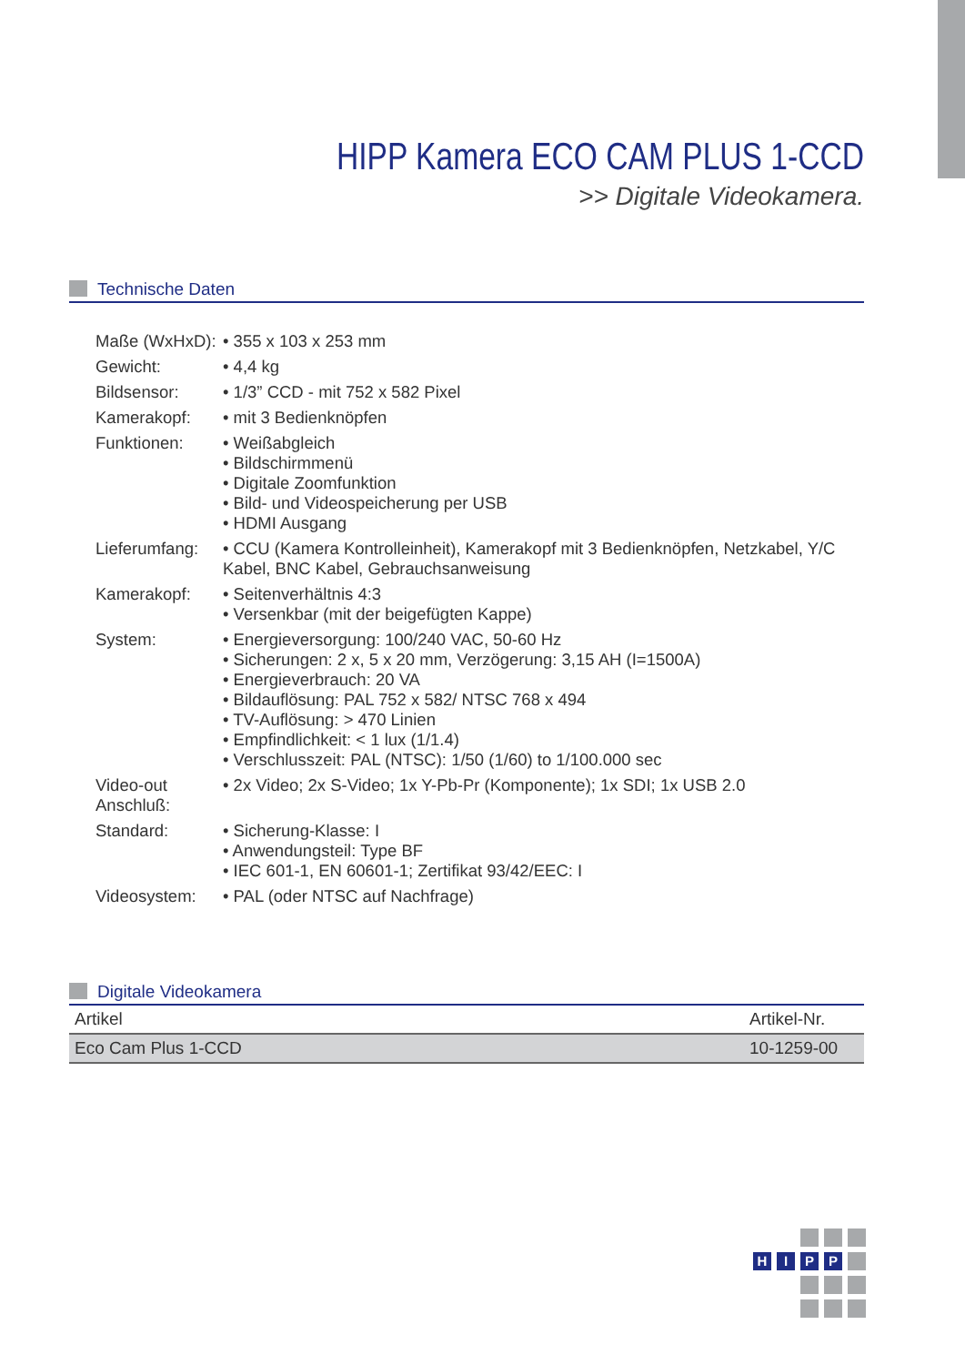HIPP Kamera ECO CAM PLUS 1-CCD
>> Digitale Videokamera.
Technische Daten
| Maße (WxHxD): | • 355 x 103 x 253 mm |
| Gewicht: | • 4,4 kg |
| Bildsensor: | • 1/3” CCD - mit 752 x 582 Pixel |
| Kamerakopf: | • mit 3 Bedienknöpfen |
| Funktionen: | • Weißabgleich • Bildschirmmenü • Digitale Zoomfunktion • Bild- und Videospeicherung per USB • HDMI Ausgang |
| Lieferumfang: | • CCU (Kamera Kontrolleinheit), Kamerakopf mit 3 Bedienknöpfen, Netzkabel, Y/C Kabel, BNC Kabel, Gebrauchsanweisung |
| Kamerakopf: | • Seitenverhältnis 4:3 • Versenkbar (mit der beigefügten Kappe) |
| System: | • Energieversorgung: 100/240 VAC, 50-60 Hz • Sicherungen: 2 x, 5 x 20 mm, Verzögerung: 3,15 AH (I=1500A) • Energieverbrauch: 20 VA • Bildauflösung: PAL 752 x 582/ NTSC 768 x 494 • TV-Auflösung: > 470 Linien • Empfindlichkeit: < 1 lux (1/1.4) • Verschlusszeit: PAL (NTSC): 1/50 (1/60) to 1/100.000 sec |
| Video-out Anschluß: | • 2x Video; 2x S-Video; 1x Y-Pb-Pr (Komponente); 1x SDI; 1x USB 2.0 |
| Standard: | • Sicherung-Klasse: I • Anwendungsteil: Type BF • IEC 601-1, EN 60601-1; Zertifikat 93/42/EEC: I |
| Videosystem: | • PAL (oder NTSC auf Nachfrage) |
Digitale Videokamera
| Artikel | Artikel-Nr. |
| --- | --- |
| Eco Cam Plus 1-CCD | 10-1259-00 |
HIPP